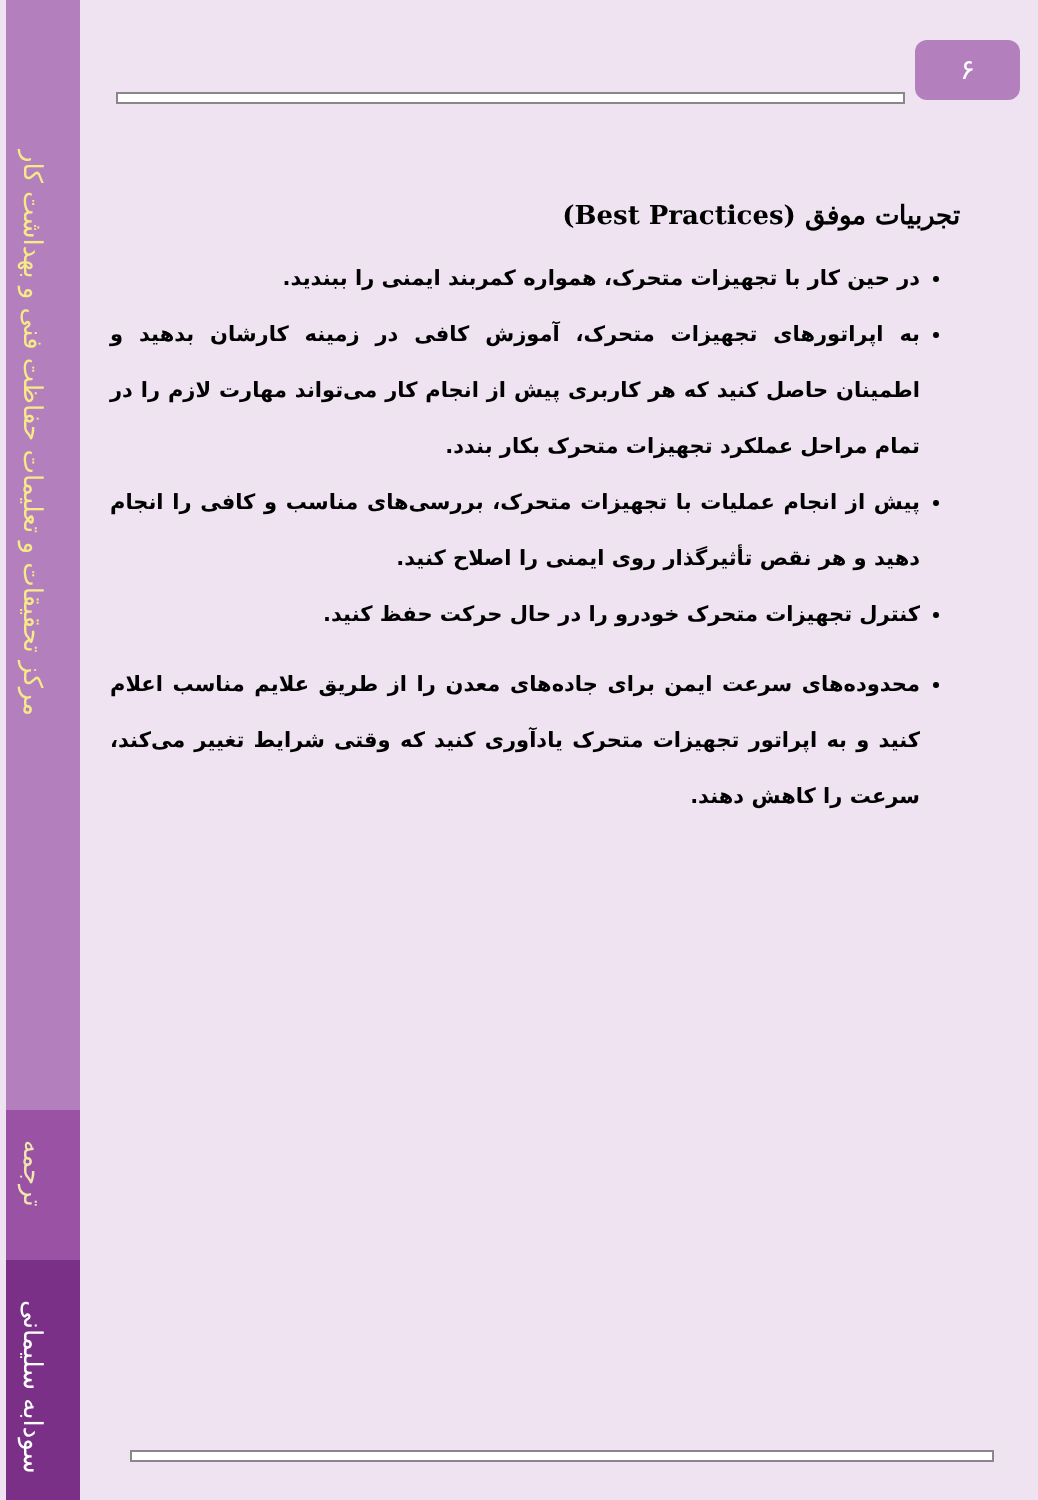مرکز تحقیقات و تعلیمات حفاظت فنی و بهداشت کار
ترجمه
سودابه سلیمانی
۶
تجربیات موفق (Best Practices)
در حین کار با تجهیزات متحرک، همواره کمربند ایمنی را ببندید.
به اپراتورهای تجهیزات متحرک، آموزش کافی در زمینه کارشان بدهید و اطمینان حاصل کنید که هر کاربری پیش از انجام کار می‌تواند مهارت لازم را در تمام مراحل عملکرد تجهیزات متحرک بکار بندد.
پیش از انجام عملیات با تجهیزات متحرک، بررسی‌های مناسب و کافی را انجام دهید و هر نقص تأثیرگذار روی ایمنی را اصلاح کنید.
کنترل تجهیزات متحرک خودرو را در حال حرکت حفظ کنید.
محدوده‌های سرعت ایمن برای جاده‌های معدن را از طریق علایم مناسب اعلام کنید و به اپراتور تجهیزات متحرک یادآوری کنید که وقتی شرایط تغییر می‌کند، سرعت را کاهش دهند.